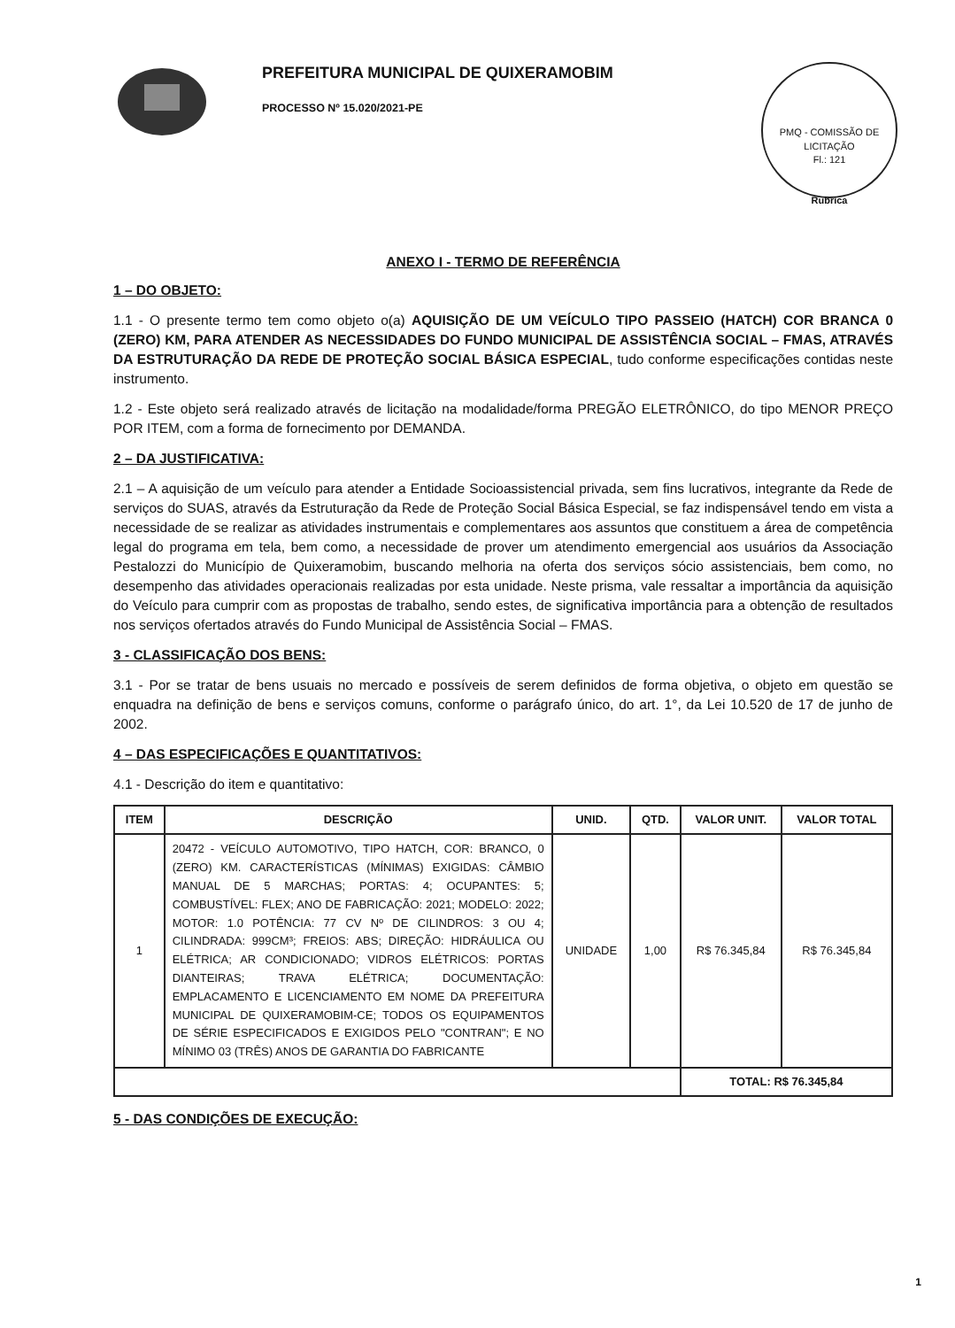PREFEITURA MUNICIPAL DE QUIXERAMOBIM
PROCESSO Nº 15.020/2021-PE
PMQ - COMISSÃO DE LICITAÇÃO
Fl.: 121
Rubrica
ANEXO I - TERMO DE REFERÊNCIA
1 – DO OBJETO:
1.1 - O presente termo tem como objeto o(a) AQUISIÇÃO DE UM VEÍCULO TIPO PASSEIO (HATCH) COR BRANCA 0 (ZERO) KM, PARA ATENDER AS NECESSIDADES DO FUNDO MUNICIPAL DE ASSISTÊNCIA SOCIAL – FMAS, ATRAVÉS DA ESTRUTURAÇÃO DA REDE DE PROTEÇÃO SOCIAL BÁSICA ESPECIAL, tudo conforme especificações contidas neste instrumento.
1.2 - Este objeto será realizado através de licitação na modalidade/forma PREGÃO ELETRÔNICO, do tipo MENOR PREÇO POR ITEM, com a forma de fornecimento por DEMANDA.
2 – DA JUSTIFICATIVA:
2.1 – A aquisição de um veículo para atender a Entidade Socioassistencial privada, sem fins lucrativos, integrante da Rede de serviços do SUAS, através da Estruturação da Rede de Proteção Social Básica Especial, se faz indispensável tendo em vista a necessidade de se realizar as atividades instrumentais e complementares aos assuntos que constituem a área de competência legal do programa em tela, bem como, a necessidade de prover um atendimento emergencial aos usuários da Associação Pestalozzi do Município de Quixeramobim, buscando melhoria na oferta dos serviços sócio assistenciais, bem como, no desempenho das atividades operacionais realizadas por esta unidade. Neste prisma, vale ressaltar a importância da aquisição do Veículo para cumprir com as propostas de trabalho, sendo estes, de significativa importância para a obtenção de resultados nos serviços ofertados através do Fundo Municipal de Assistência Social – FMAS.
3 - CLASSIFICAÇÃO DOS BENS:
3.1 - Por se tratar de bens usuais no mercado e possíveis de serem definidos de forma objetiva, o objeto em questão se enquadra na definição de bens e serviços comuns, conforme o parágrafo único, do art. 1°, da Lei 10.520 de 17 de junho de 2002.
4 – DAS ESPECIFICAÇÕES E QUANTITATIVOS:
4.1 - Descrição do item e quantitativo:
| ITEM | DESCRIÇÃO | UNID. | QTD. | VALOR UNIT. | VALOR TOTAL |
| --- | --- | --- | --- | --- | --- |
| 1 | 20472 - VEÍCULO AUTOMOTIVO, TIPO HATCH, COR: BRANCO, 0 (ZERO) KM. CARACTERÍSTICAS (MÍNIMAS) EXIGIDAS: CÂMBIO MANUAL DE 5 MARCHAS; PORTAS: 4; OCUPANTES: 5; COMBUSTÍVEL: FLEX; ANO DE FABRICAÇÃO: 2021; MODELO: 2022; MOTOR: 1.0 POTÊNCIA: 77 CV Nº DE CILINDROS: 3 OU 4; CILINDRADA: 999CM³; FREIOS: ABS; DIREÇÃO: HIDRÁULICA OU ELÉTRICA; AR CONDICIONADO; VIDROS ELÉTRICOS: PORTAS DIANTEIRAS; TRAVA ELÉTRICA; DOCUMENTAÇÃO: EMPLACAMENTO E LICENCIAMENTO EM NOME DA PREFEITURA MUNICIPAL DE QUIXERAMOBIM-CE; TODOS OS EQUIPAMENTOS DE SÉRIE ESPECIFICADOS E EXIGIDOS PELO "CONTRAN"; E NO MÍNIMO 03 (TRÊS) ANOS DE GARANTIA DO FABRICANTE | UNIDADE | 1,00 | R$ 76.345,84 | R$ 76.345,84 |
| | | | | TOTAL: R$ 76.345,84 | |
5 - DAS CONDIÇÕES DE EXECUÇÃO:
1